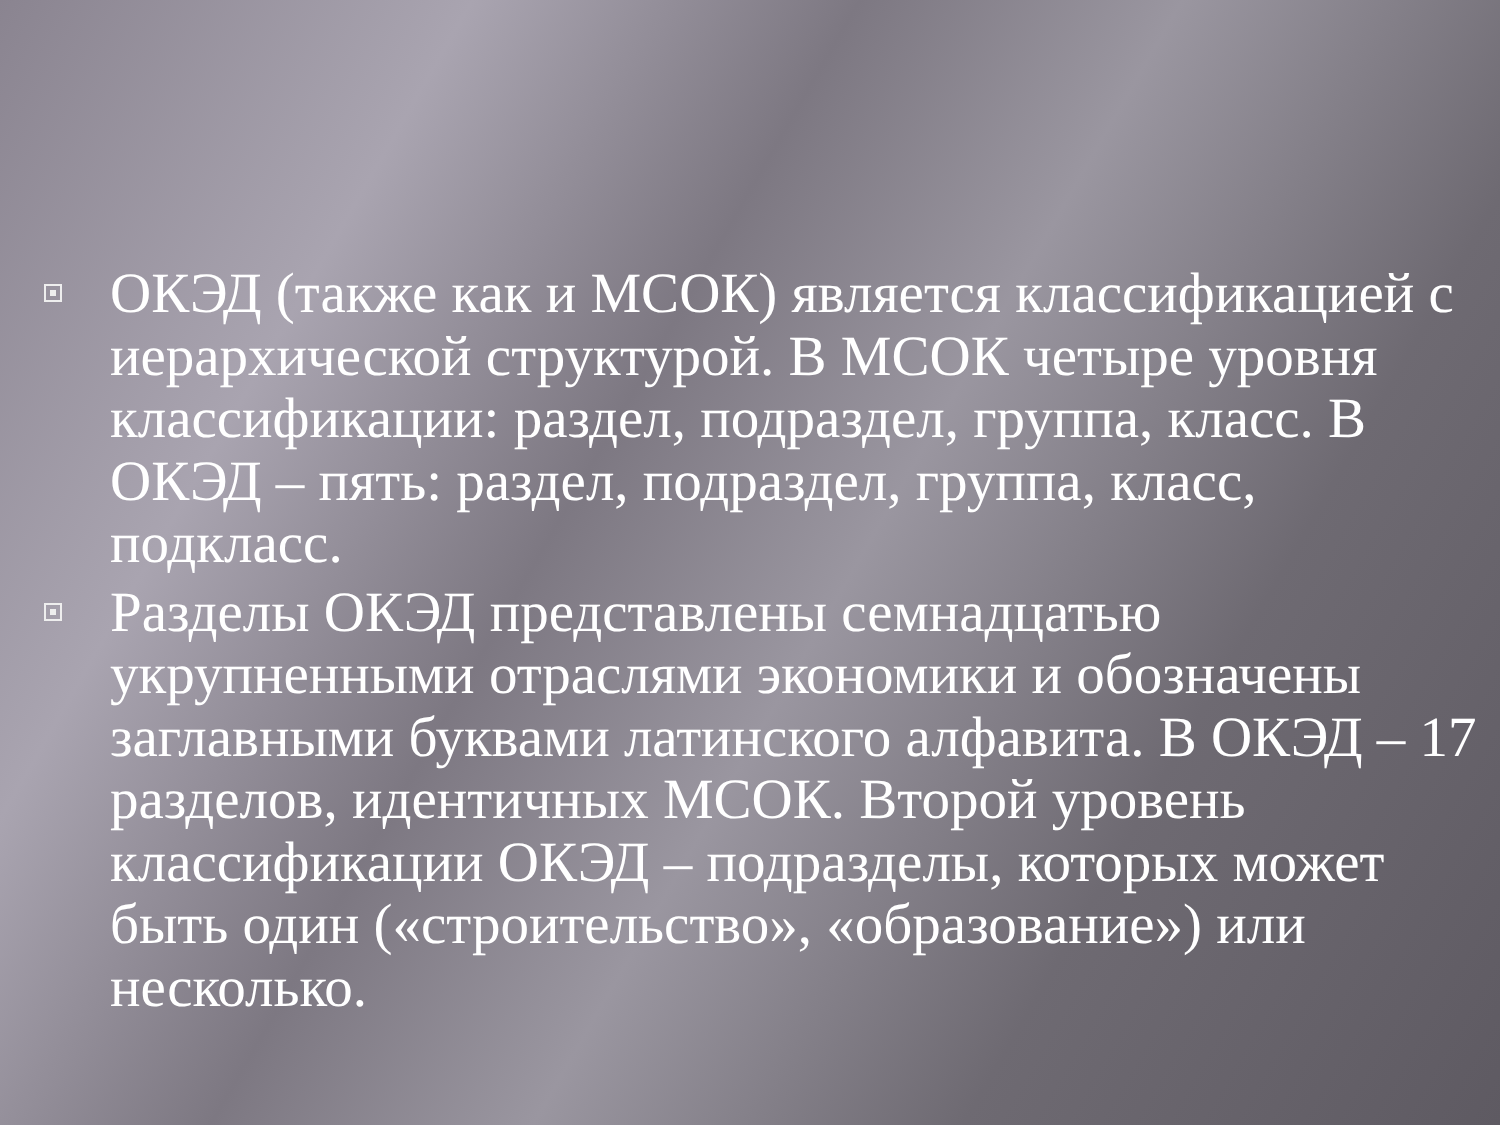ОКЭД (также как и МСОК) является классификацией с иерархической структурой. В МСОК четыре уровня классификации: раздел, подраздел, группа, класс. В ОКЭД – пять: раздел, подраздел, группа, класс, подкласс.
Разделы ОКЭД представлены семнадцатью укрупненными отраслями экономики и обозначены заглавными буквами латинского алфавита. В ОКЭД – 17 разделов, идентичных МСОК. Второй уровень классификации ОКЭД – подразделы, которых может быть один («строительство», «образование») или несколько.